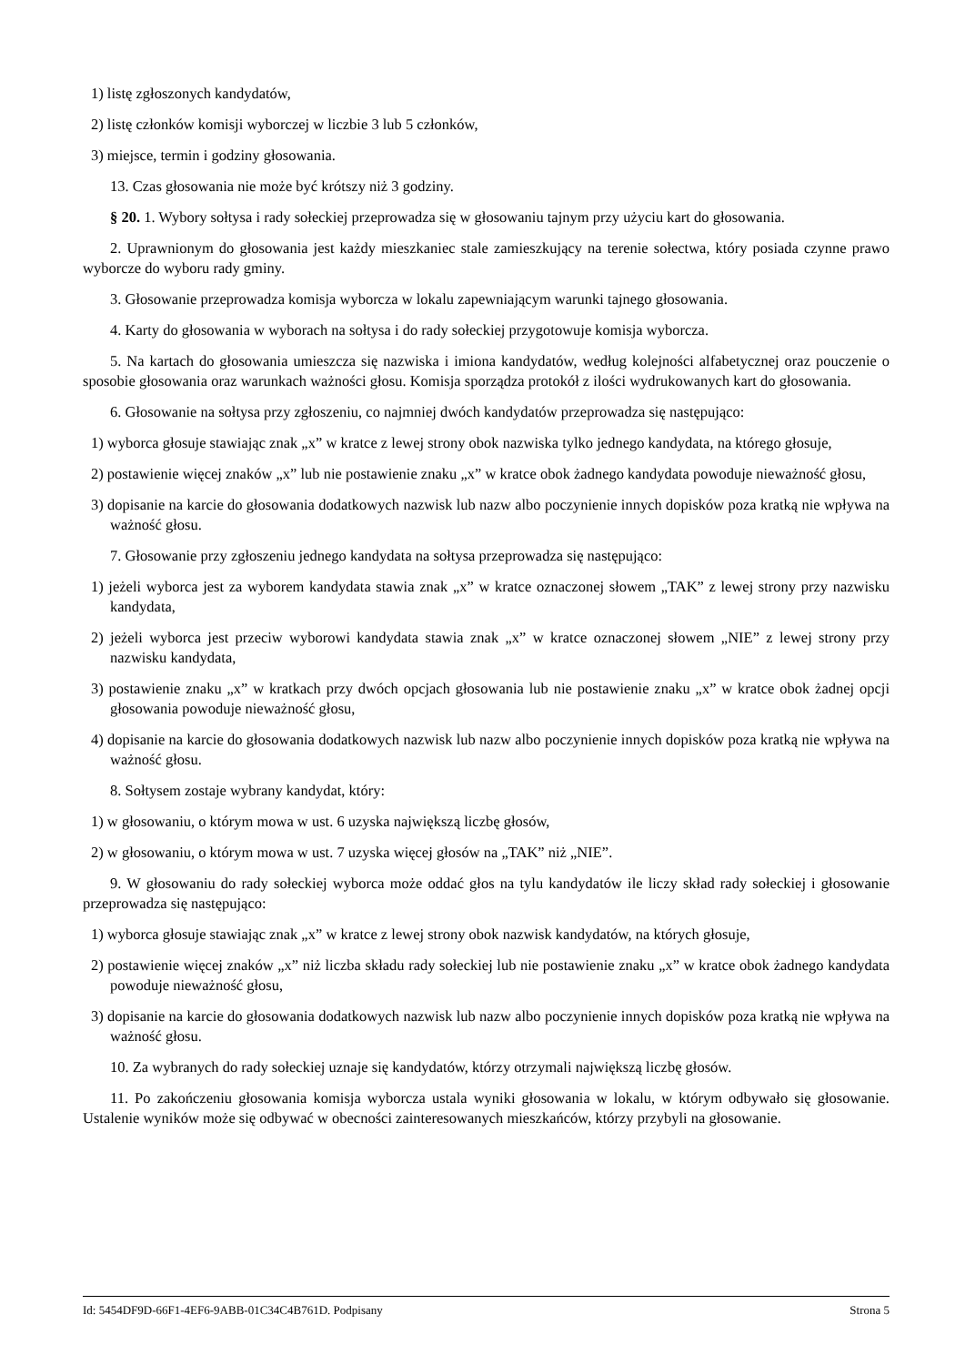1) listę zgłoszonych kandydatów,
2) listę członków komisji wyborczej w liczbie 3 lub 5 członków,
3) miejsce, termin i godziny głosowania.
13. Czas głosowania nie może być krótszy niż 3 godziny.
§ 20. 1. Wybory sołtysa i rady sołeckiej przeprowadza się w głosowaniu tajnym przy użyciu kart do głosowania.
2. Uprawnionym do głosowania jest każdy mieszkaniec stale zamieszkujący na terenie sołectwa, który posiada czynne prawo wyborcze do wyboru rady gminy.
3. Głosowanie przeprowadza komisja wyborcza w lokalu zapewniającym warunki tajnego głosowania.
4. Karty do głosowania w wyborach na sołtysa i do rady sołeckiej przygotowuje komisja wyborcza.
5. Na kartach do głosowania umieszcza się nazwiska i imiona kandydatów, według kolejności alfabetycznej oraz pouczenie o sposobie głosowania oraz warunkach ważności głosu. Komisja sporządza protokół z ilości wydrukowanych kart do głosowania.
6. Głosowanie na sołtysa przy zgłoszeniu, co najmniej dwóch kandydatów przeprowadza się następująco:
1) wyborca głosuje stawiając znak „x” w kratce z lewej strony obok nazwiska tylko jednego kandydata, na którego głosuje,
2) postawienie więcej znaków „x” lub nie postawienie znaku „x” w kratce obok żadnego kandydata powoduje nieważność głosu,
3) dopisanie na karcie do głosowania dodatkowych nazwisk lub nazw albo poczynienie innych dopisków poza kratką nie wpływa na ważność głosu.
7. Głosowanie przy zgłoszeniu jednego kandydata na sołtysa przeprowadza się następująco:
1) jeżeli wyborca jest za wyborem kandydata stawia znak „x” w kratce oznaczonej słowem „TAK” z lewej strony przy nazwisku kandydata,
2) jeżeli wyborca jest przeciw wyborowi kandydata stawia znak „x” w kratce oznaczonej słowem „NIE” z lewej strony przy nazwisku kandydata,
3) postawienie znaku „x” w kratkach przy dwóch opcjach głosowania lub nie postawienie znaku „x” w kratce obok żadnej opcji głosowania powoduje nieważność głosu,
4) dopisanie na karcie do głosowania dodatkowych nazwisk lub nazw albo poczynienie innych dopisków poza kratką nie wpływa na ważność głosu.
8. Sołtysem zostaje wybrany kandydat, który:
1) w głosowaniu, o którym mowa w ust. 6 uzyska największą liczbę głosów,
2) w głosowaniu, o którym mowa w ust. 7 uzyska więcej głosów na „TAK” niż „NIE”.
9. W głosowaniu do rady sołeckiej wyborca może oddać głos na tylu kandydatów ile liczy skład rady sołeckiej i głosowanie przeprowadza się następująco:
1) wyborca głosuje stawiając znak „x” w kratce z lewej strony obok nazwisk kandydatów, na których głosuje,
2) postawienie więcej znaków „x” niż liczba składu rady sołeckiej lub nie postawienie znaku „x” w kratce obok żadnego kandydata powoduje nieważność głosu,
3) dopisanie na karcie do głosowania dodatkowych nazwisk lub nazw albo poczynienie innych dopisków poza kratką nie wpływa na ważność głosu.
10. Za wybranych do rady sołeckiej uznaje się kandydatów, którzy otrzymali największą liczbę głosów.
11. Po zakończeniu głosowania komisja wyborcza ustala wyniki głosowania w lokalu, w którym odbywało się głosowanie. Ustalenie wyników może się odbywać w obecności zainteresowanych mieszkańców, którzy przybyli na głosowanie.
Id: 5454DF9D-66F1-4EF6-9ABB-01C34C4B761D. Podpisany Strona 5